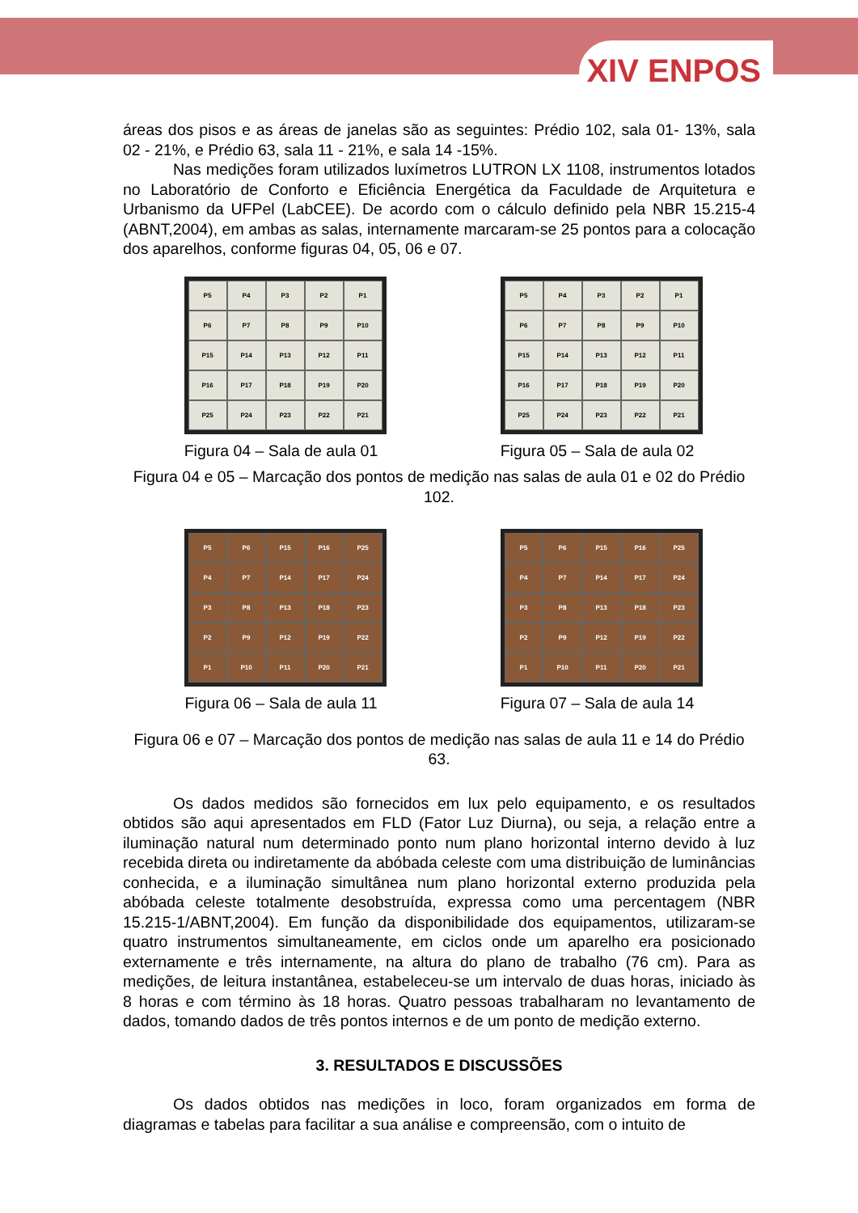XIV ENPOS
áreas dos pisos e as áreas de janelas são as seguintes: Prédio 102, sala 01- 13%, sala 02 - 21%, e Prédio 63, sala 11 - 21%, e sala 14 -15%.
Nas medições foram utilizados luxímetros LUTRON LX 1108, instrumentos lotados no Laboratório de Conforto e Eficiência Energética da Faculdade de Arquitetura e Urbanismo da UFPel (LabCEE). De acordo com o cálculo definido pela NBR 15.215-4 (ABNT,2004), em ambas as salas, internamente marcaram-se 25 pontos para a colocação dos aparelhos, conforme figuras 04, 05, 06 e 07.
P5 P4 P3 P2 P1 P6 P7 P8 P9 P10 P15 P14 P13 P12 P11 P16 P17 P18 P19 P20 P25 P24 P23 P22 P21
Figura 04 – Sala de aula 01
P5 P4 P3 P2 P1 P6 P7 P8 P9 P10 P15 P14 P13 P12 P11 P16 P17 P18 P19 P20 P25 P24 P23 P22 P21
Figura 05 – Sala de aula 02
Figura 04 e 05 – Marcação dos pontos de medição nas salas de aula 01 e 02 do Prédio 102.
P5 P6 P15 P16 P25 P4 P7 P14 P17 P24 P3 P8 P13 P18 P23 P2 P9 P12 P19 P22 P1 P10 P11 P20 P21
Figura 06 – Sala de aula 11
P5 P6 P15 P16 P25 P4 P7 P14 P17 P24 P3 P8 P13 P18 P23 P2 P9 P12 P19 P22 P1 P10 P11 P20 P21
Figura 07 – Sala de aula 14
Figura 06 e 07 – Marcação dos pontos de medição nas salas de aula 11 e 14 do Prédio 63.
Os dados medidos são fornecidos em lux pelo equipamento, e os resultados obtidos são aqui apresentados em FLD (Fator Luz Diurna), ou seja, a relação entre a iluminação natural num determinado ponto num plano horizontal interno devido à luz recebida direta ou indiretamente da abóbada celeste com uma distribuição de luminâncias conhecida, e a iluminação simultânea num plano horizontal externo produzida pela abóbada celeste totalmente desobstruída, expressa como uma percentagem (NBR 15.215-1/ABNT,2004). Em função da disponibilidade dos equipamentos, utilizaram-se quatro instrumentos simultaneamente, em ciclos onde um aparelho era posicionado externamente e três internamente, na altura do plano de trabalho (76 cm). Para as medições, de leitura instantânea, estabeleceu-se um intervalo de duas horas, iniciado às 8 horas e com término às 18 horas. Quatro pessoas trabalharam no levantamento de dados, tomando dados de três pontos internos e de um ponto de medição externo.
3. RESULTADOS E DISCUSSÕES
Os dados obtidos nas medições in loco, foram organizados em forma de diagramas e tabelas para facilitar a sua análise e compreensão, com o intuito de